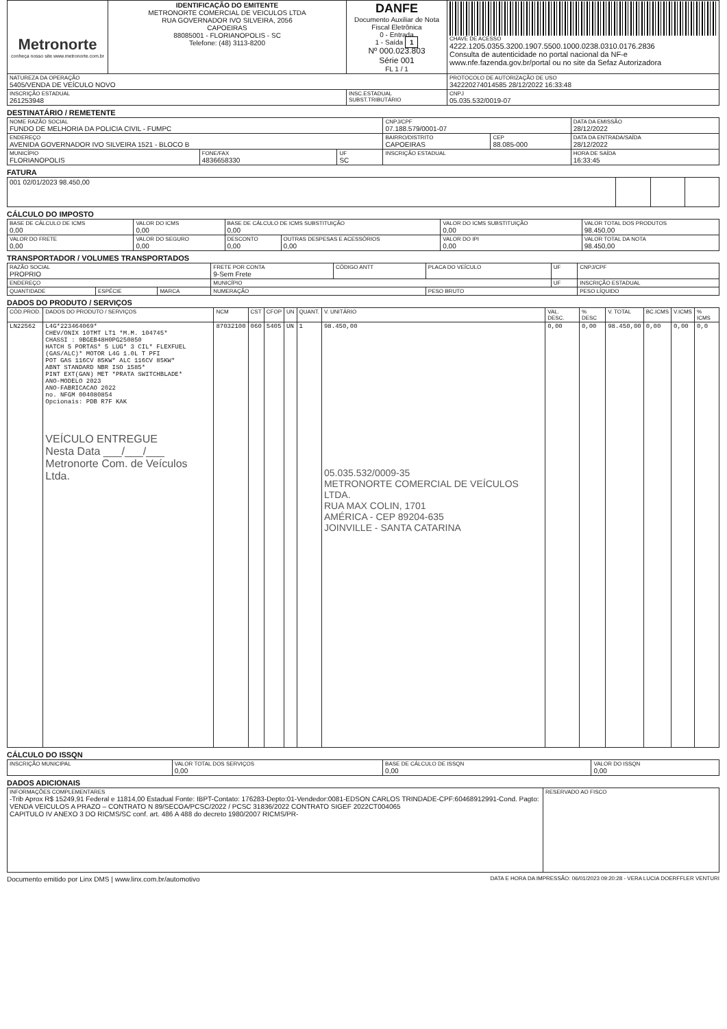| Metronorte conheça nosso site www.metronorte.com.br | IDENTIFICAÇÃO DO EMITENTE METRONORTE COMERCIAL DE VEICULOS LTDA RUA GOVERNADOR IVO SILVEIRA, 2056 CAPOEIRAS 88085001 - FLORIANOPOLIS - SC Telefone: (48) 3113-8200 | DANFE Documento Auxiliar de Nota Fiscal Eletrônica 0 - Entrada 1 - Saída 1 Nº 000.023.803 Série 001 FL 1 / 1 | CHAVE DE ACESSO 4222.1205.0355.3200.1907.5500.1000.0238.0310.0176.2836 Consulta de autenticidade no portal nacional da NF-e www.nfe.fazenda.gov.br/portal ou no site da Sefaz Autorizadora |
| NATUREZA DA OPERAÇÃO 5405/VENDA DE VEÍCULO NOVO | | | PROTOCOLO DE AUTORIZAÇÃO DE USO 342220274014585 28/12/2022 16:33:48 |
| INSCRIÇÃO ESTADUAL 261253948 | | INSC.ESTADUAL SUBST.TRIBUTÁRIO | CNPJ 05.035.532/0019-07 |
DESTINATÁRIO / REMETENTE
| NOME RAZÃO SOCIAL FUNDO DE MELHORIA DA POLICIA CIVIL - FUMPC | | | CNPJ/CPF 07.188.579/0001-07 | | DATA DA EMISSÃO 28/12/2022 |
| ENDEREÇO AVENIDA GOVERNADOR IVO SILVEIRA 1521 - BLOCO B | | | BAIRRO/DISTRITO CAPOEIRAS | CEP 88.085-000 | DATA DA ENTRADA/SAÍDA 28/12/2022 |
| MUNICÍPIO FLORIANOPOLIS | FONE/FAX 4836658330 | UF SC | INSCRIÇÃO ESTADUAL | | HORA DE SAÍDA 16:33:45 |
FATURA
| 001 02/01/2023 98.450,00 | | | |
CÁLCULO DO IMPOSTO
| BASE DE CÁLCULO DE ICMS 0,00 | VALOR DO ICMS 0,00 | BASE DE CÁLCULO DE ICMS SUBSTITUIÇÃO 0,00 | | VALOR DO ICMS SUBSTITUIÇÃO 0,00 | VALOR TOTAL DOS PRODUTOS 98.450,00 |
| VALOR DO FRETE 0,00 | VALOR DO SEGURO 0,00 | DESCONTO 0,00 | OUTRAS DESPESAS E ACESSÓRIOS 0,00 | VALOR DO IPI 0,00 | VALOR TOTAL DA NOTA 98.450,00 |
TRANSPORTADOR / VOLUMES TRANSPORTADOS
| RAZÃO SOCIAL PROPRIO | | | FRETE POR CONTA 9-Sem Frete | CÓDIGO ANTT | PLACA DO VEÍCULO | UF | CNPJ/CPF |
| ENDEREÇO | | | MUNICÍPIO | | | UF | INSCRIÇÃO ESTADUAL |
| QUANTIDADE | ESPÉCIE | MARCA | NUMERAÇÃO | | PESO BRUTO | | PESO LÍQUIDO |
DADOS DO PRODUTO / SERVIÇOS
| CÓD.PROD. | DADOS DO PRODUTO / SERVIÇOS | NCM | CST | CFOP | UN | QUANT. | V. UNITÁRIO | VAL. DESC. | % DESC | V. TOTAL | BC.ICMS | V.ICMS | % ICMS |
| --- | --- | --- | --- | --- | --- | --- | --- | --- | --- | --- | --- | --- | --- |
| LN22562 | L4G*223464069* CHEV/ONIX 10TMT LT1 *M.M. 104745* CHASSI : 9BGEB48H0PG250850 HATCH 5 PORTAS* 5 LUG* 3 CIL* FLEXFUEL (GAS/ALC)* MOTOR L4G 1.0L T PFI POT GAS 116CV 85KW* ALC 116CV 85KW* ABNT STANDARD NBR ISO 1585* PINT EXT(GAN) MET *PRATA SWITCHBLADE* ANO-MODELO 2023 ANO-FABRICACAO 2022 no. NFGM 004080854 Opcionais: PDB R7F KAK VEÍCULO ENTREGUE Nesta Data ___/___/___ Metronorte Com. de Veículos Ltda. | 87032100 | 060 | 5405 | UN | 1 | 98.450,00 05.035.532/0009-35 METRONORTE COMERCIAL DE VEÍCULOS LTDA. RUA MAX COLIN, 1701 AMÉRICA - CEP 89204-635 JOINVILLE - SANTA CATARINA | 0,00 | 0,00 | 98.450,00 | 0,00 | 0,00 | 0,0 |
CÁLCULO DO ISSQN
| INSCRIÇÃO MUNICIPAL | VALOR TOTAL DOS SERVIÇOS 0,00 | BASE DE CÁLCULO DE ISSQN 0,00 | VALOR DO ISSQN 0,00 |
DADOS ADICIONAIS
| INFORMAÇÕES COMPLEMENTARES -Trib Aprox R$ 15249,91 Federal e 11814,00 Estadual Fonte: IBPT-Contato: 176283-Depto:01-Vendedor:0081-EDSON CARLOS TRINDADE-CPF:60468912991-Cond. Pagto: VENDA VEICULOS A PRAZO – CONTRATO N 89/SECOA/PCSC/2022 / PCSC 31836/2022 CONTRATO SIGEF 2022CT004065 CAPITULO IV ANEXO 3 DO RICMS/SC conf. art. 486 A 488 do decreto 1980/2007 RICMS/PR- | RESERVADO AO FISCO |
Documento emitido por Linx DMS | www.linx.com.br/automotivo DATA E HORA DA IMPRESSÃO: 06/01/2023 09:20:28 - VERA LUCIA DOERFFLER VENTURI